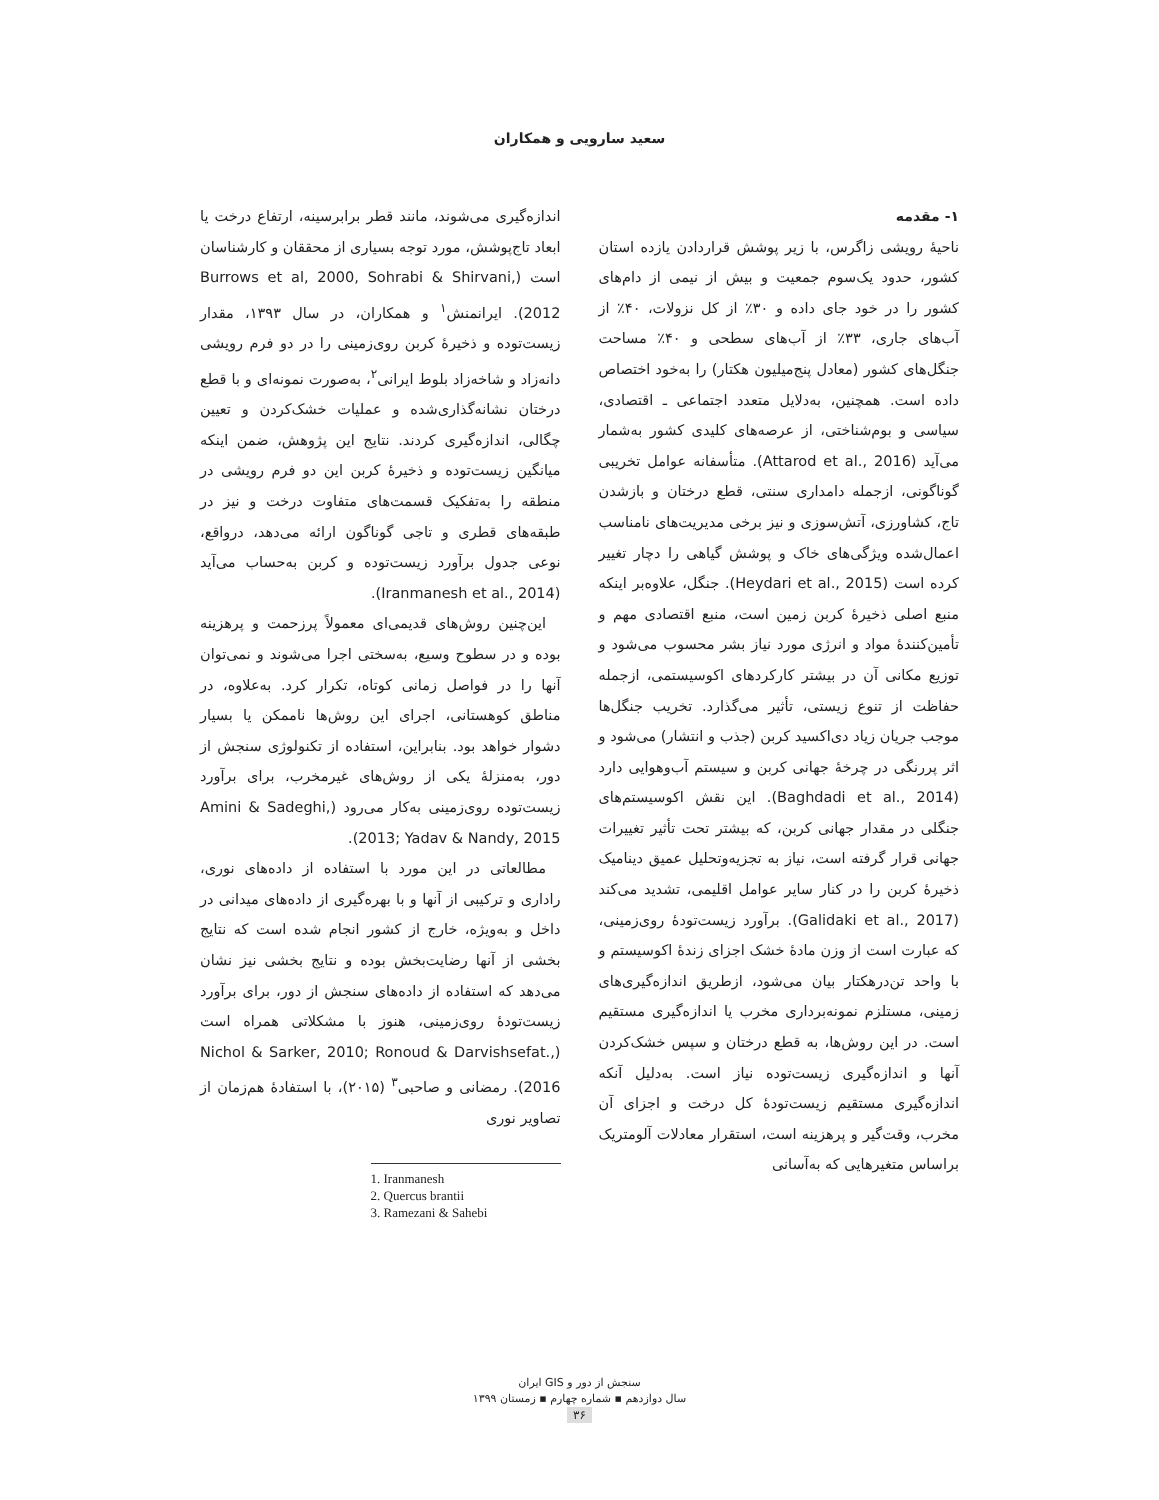سعید سارویی و همکاران
۱- مقدمه
ناحیهٔ رویشی زاگرس، با زیر پوشش قراردادن یازده استان کشور، حدود یک‌سوم جمعیت و بیش از نیمی از دام‌های کشور را در خود جای داده و ۳۰٪ از کل نزولات، ۴۰٪ از آب‌های جاری، ۳۳٪ از آب‌های سطحی و ۴۰٪ مساحت جنگل‌های کشور (معادل پنج‌میلیون هکتار) را به‌خود اختصاص داده است. همچنین، به‌دلایل متعدد اجتماعی ـ اقتصادی، سیاسی و بوم‌شناختی، از عرصه‌های کلیدی کشور به‌شمار می‌آید (Attarod et al., 2016). متأسفانه عوامل تخریبی گوناگونی، ازجمله دامداری سنتی، قطع درختان و بازشدن تاج، کشاورزی، آتش‌سوزی و نیز برخی مدیریت‌های نامناسب اعمال‌شده ویژگی‌های خاک و پوشش گیاهی را دچار تغییر کرده است (Heydari et al., 2015). جنگل، علاوه‌بر اینکه منبع اصلی ذخیرهٔ کربن زمین است، منبع اقتصادی مهم و تأمین‌کنندهٔ مواد و انرژی مورد نیاز بشر محسوب می‌شود و توزیع مکانی آن در بیشتر کارکردهای اکوسیستمی، ازجمله حفاظت از تنوع زیستی، تأثیر می‌گذارد. تخریب جنگل‌ها موجب جریان زیاد دی‌اکسید کربن (جذب و انتشار) می‌شود و اثر پررنگی در چرخهٔ جهانی کربن و سیستم آب‌وهوایی دارد (Baghdadi et al., 2014). این نقش اکوسیستم‌های جنگلی در مقدار جهانی کربن، که بیشتر تحت تأثیر تغییرات جهانی قرار گرفته است، نیاز به تجزیه‌وتحلیل عمیق دینامیک ذخیرهٔ کربن را در کنار سایر عوامل اقلیمی، تشدید می‌کند (Galidaki et al., 2017). برآورد زیست‌تودهٔ روی‌زمینی، که عبارت است از وزن مادهٔ خشک اجزای زندهٔ اکوسیستم و با واحد تن‌درهکتار بیان می‌شود، ازطریق اندازه‌گیری‌های زمینی، مستلزم نمونه‌برداری مخرب یا اندازه‌گیری مستقیم است. در این روش‌ها، به قطع درختان و سپس خشک‌کردن آنها و اندازه‌گیری زیست‌توده نیاز است. به‌دلیل آنکه اندازه‌گیری مستقیم زیست‌تودهٔ کل درخت و اجزای آن مخرب، وقت‌گیر و پرهزینه است، استقرار معادلات آلومتریک براساس متغیرهایی که به‌آسانی
اندازه‌گیری می‌شوند، مانند قطر برابرسینه، ارتفاع درخت یا ابعاد تاج‌پوشش، مورد توجه بسیاری از محققان و کارشناسان است (Burrows et al, 2000, Sohrabi & Shirvani, 2012). ایرانمنش<sup>۱</sup> و همکاران، در سال ۱۳۹۳، مقدار زیست‌توده و ذخیرهٔ کربن روی‌زمینی را در دو فرم رویشی دانه‌زاد و شاخه‌زاد بلوط ایرانی<sup>۲</sup>، به‌صورت نمونه‌ای و با قطع درختان نشانه‌گذاری‌شده و عملیات خشک‌کردن و تعیین چگالی، اندازه‌گیری کردند. نتایج این پژوهش، ضمن اینکه میانگین زیست‌توده و ذخیرهٔ کربن این دو فرم رویشی در منطقه را به‌تفکیک قسمت‌های متفاوت درخت و نیز در طبقه‌های قطری و تاجی گوناگون ارائه می‌دهد، درواقع، نوعی جدول برآورد زیست‌توده و کربن به‌حساب می‌آید (Iranmanesh et al., 2014).
 این‌چنین روش‌های قدیمی‌ای معمولاً پرزحمت و پرهزینه بوده و در سطوح وسیع، به‌سختی اجرا می‌شوند و نمی‌توان آنها را در فواصل زمانی کوتاه، تکرار کرد. به‌علاوه، در مناطق کوهستانی، اجرای این روش‌ها ناممکن یا بسیار دشوار خواهد بود. بنابراین، استفاده از تکنولوژی سنجش از دور، به‌منزلهٔ یکی از روش‌های غیرمخرب، برای برآورد زیست‌توده روی‌زمینی به‌کار می‌رود (Amini & Sadeghi, 2013; Yadav & Nandy, 2015).
 مطالعاتی در این مورد با استفاده از داده‌های نوری، راداری و ترکیبی از آنها و با بهره‌گیری از داده‌های میدانی در داخل و به‌ویژه، خارج از کشور انجام شده است که نتایج بخشی از آنها رضایت‌بخش بوده و نتایج بخشی نیز نشان می‌دهد که استفاده از داده‌های سنجش از دور، برای برآورد زیست‌تودهٔ روی‌زمینی، هنوز با مشکلاتی همراه است (Nichol & Sarker, 2010; Ronoud & Darvishsefat., 2016). رمضانی و صاحبی<sup>۳</sup> (۲۰۱۵)، با استفادهٔ هم‌زمان از تصاویر نوری
1. Iranmanesh
2. Quercus brantii
3. Ramezani & Sahebi
سنجش از دور و GIS ایران
سال دوازدهم ▪ شماره چهارم ▪ زمستان ۱۳۹۹
۳۶